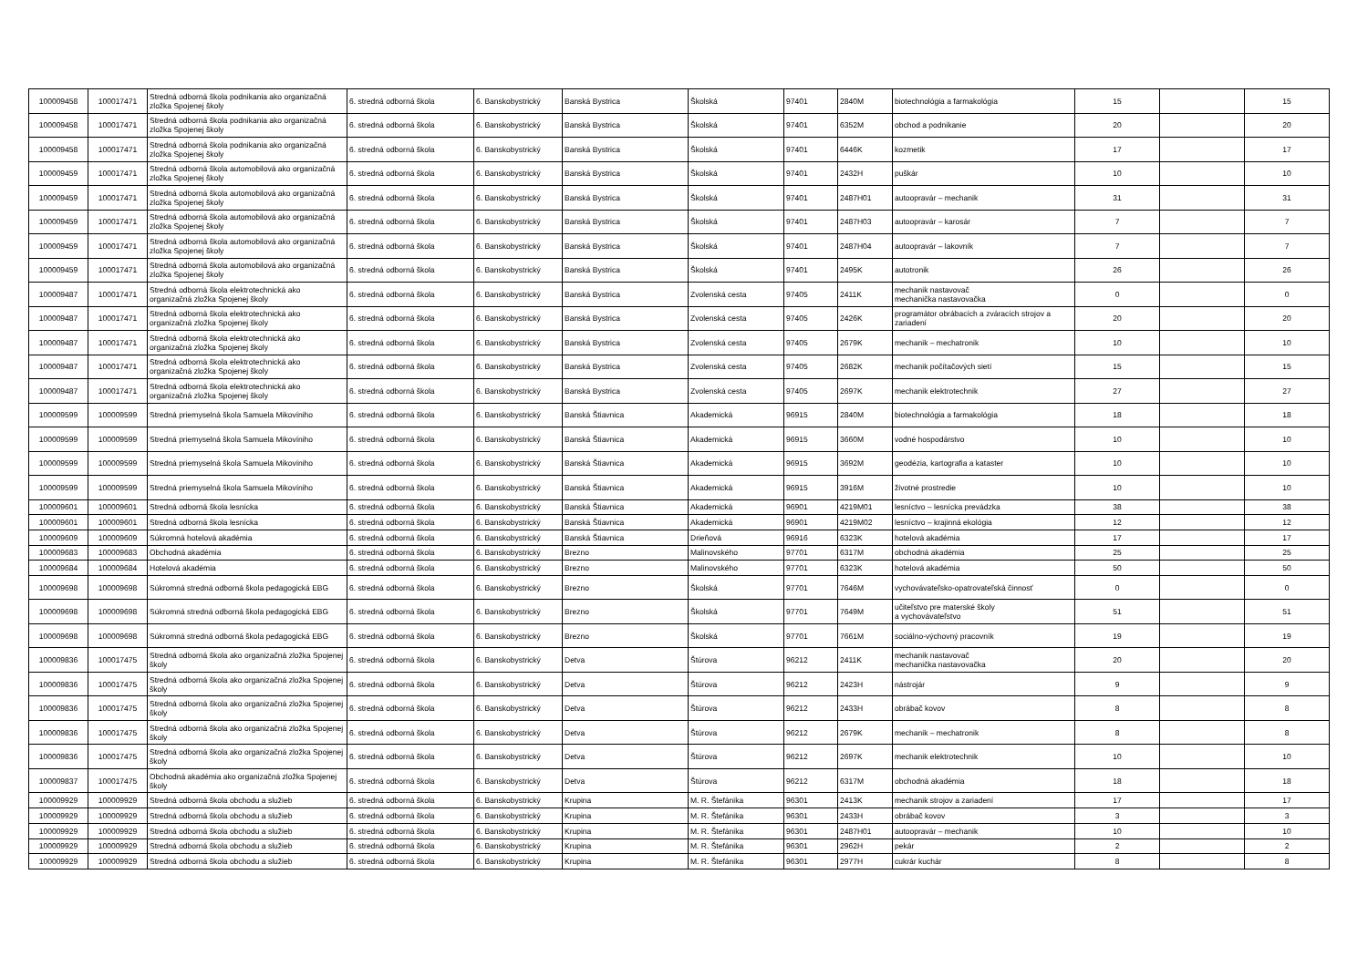| 100009458 | 100017471 | Stredná odborná škola podnikania ako organizačná zložka Spojenej školy | 6. stredná odborná škola | 6. Banskobystrický | Banská Bystrica | Školská | 97401 | 2840M | biotechnológia a farmakológia | 15 | | 15 |
| 100009458 | 100017471 | Stredná odborná škola podnikania ako organizačná zložka Spojenej školy | 6. stredná odborná škola | 6. Banskobystrický | Banská Bystrica | Školská | 97401 | 6352M | obchod a podnikanie | 20 | | 20 |
| 100009458 | 100017471 | Stredná odborná škola podnikania ako organizačná zložka Spojenej školy | 6. stredná odborná škola | 6. Banskobystrický | Banská Bystrica | Školská | 97401 | 6446K | kozmetik | 17 | | 17 |
| 100009459 | 100017471 | Stredná odborná škola automobilová ako organizačná zložka Spojenej školy | 6. stredná odborná škola | 6. Banskobystrický | Banská Bystrica | Školská | 97401 | 2432H | puškár | 10 | | 10 |
| 100009459 | 100017471 | Stredná odborná škola automobilová ako organizačná zložka Spojenej školy | 6. stredná odborná škola | 6. Banskobystrický | Banská Bystrica | Školská | 97401 | 2487H01 | autoopravár – mechanik | 31 | | 31 |
| 100009459 | 100017471 | Stredná odborná škola automobilová ako organizačná zložka Spojenej školy | 6. stredná odborná škola | 6. Banskobystrický | Banská Bystrica | Školská | 97401 | 2487H03 | autoopravár – karosár | 7 | | 7 |
| 100009459 | 100017471 | Stredná odborná škola automobilová ako organizačná zložka Spojenej školy | 6. stredná odborná škola | 6. Banskobystrický | Banská Bystrica | Školská | 97401 | 2487H04 | autoopravár – lakovník | 7 | | 7 |
| 100009459 | 100017471 | Stredná odborná škola automobilová ako organizačná zložka Spojenej školy | 6. stredná odborná škola | 6. Banskobystrický | Banská Bystrica | Školská | 97401 | 2495K | autotronik | 26 | | 26 |
| 100009487 | 100017471 | Stredná odborná škola elektrotechnická ako organizačná zložka Spojenej školy | 6. stredná odborná škola | 6. Banskobystrický | Banská Bystrica | Zvolenská cesta | 97405 | 2411K | mechanik nastavovač mechanička nastavovačka | 0 | | 0 |
| 100009487 | 100017471 | Stredná odborná škola elektrotechnická ako organizačná zložka Spojenej školy | 6. stredná odborná škola | 6. Banskobystrický | Banská Bystrica | Zvolenská cesta | 97405 | 2426K | programátor obrábacích a zváracích strojov a zariadení | 20 | | 20 |
| 100009487 | 100017471 | Stredná odborná škola elektrotechnická ako organizačná zložka Spojenej školy | 6. stredná odborná škola | 6. Banskobystrický | Banská Bystrica | Zvolenská cesta | 97405 | 2679K | mechanik – mechatronik | 10 | | 10 |
| 100009487 | 100017471 | Stredná odborná škola elektrotechnická ako organizačná zložka Spojenej školy | 6. stredná odborná škola | 6. Banskobystrický | Banská Bystrica | Zvolenská cesta | 97405 | 2682K | mechanik počítačových sietí | 15 | | 15 |
| 100009487 | 100017471 | Stredná odborná škola elektrotechnická ako organizačná zložka Spojenej školy | 6. stredná odborná škola | 6. Banskobystrický | Banská Bystrica | Zvolenská cesta | 97405 | 2697K | mechanik elektrotechnik | 27 | | 27 |
| 100009599 | 100009599 | Stredná priemyselná škola Samuela Mikovíniho | 6. stredná odborná škola | 6. Banskobystrický | Banská Štiavnica | Akademická | 96915 | 2840M | biotechnológia a farmakológia | 18 | | 18 |
| 100009599 | 100009599 | Stredná priemyselná škola Samuela Mikovíniho | 6. stredná odborná škola | 6. Banskobystrický | Banská Štiavnica | Akademická | 96915 | 3660M | vodné hospodárstvo | 10 | | 10 |
| 100009599 | 100009599 | Stredná priemyselná škola Samuela Mikovíniho | 6. stredná odborná škola | 6. Banskobystrický | Banská Štiavnica | Akademická | 96915 | 3692M | geodézia, kartografia a kataster | 10 | | 10 |
| 100009599 | 100009599 | Stredná priemyselná škola Samuela Mikovíniho | 6. stredná odborná škola | 6. Banskobystrický | Banská Štiavnica | Akademická | 96915 | 3916M | životné prostredie | 10 | | 10 |
| 100009601 | 100009601 | Stredná odborná škola lesnícka | 6. stredná odborná škola | 6. Banskobystrický | Banská Štiavnica | Akademická | 96901 | 4219M01 | lesníctvo – lesnícka prevádzka | 38 | | 38 |
| 100009601 | 100009601 | Stredná odborná škola lesnícka | 6. stredná odborná škola | 6. Banskobystrický | Banská Štiavnica | Akademická | 96901 | 4219M02 | lesníctvo – krajinná ekológia | 12 | | 12 |
| 100009609 | 100009609 | Súkromná hotelová akadémia | 6. stredná odborná škola | 6. Banskobystrický | Banská Štiavnica | Drieňová | 96916 | 6323K | hotelová akadémia | 17 | | 17 |
| 100009683 | 100009683 | Obchodná akadémia | 6. stredná odborná škola | 6. Banskobystrický | Brezno | Malinovského | 97701 | 6317M | obchodná akadémia | 25 | | 25 |
| 100009684 | 100009684 | Hotelová akadémia | 6. stredná odborná škola | 6. Banskobystrický | Brezno | Malinovského | 97701 | 6323K | hotelová akadémia | 50 | | 50 |
| 100009698 | 100009698 | Súkromná stredná odborná škola pedagogická EBG | 6. stredná odborná škola | 6. Banskobystrický | Brezno | Školská | 97701 | 7646M | vychovávateľsko-opatrovateľská činnosť | 0 | | 0 |
| 100009698 | 100009698 | Súkromná stredná odborná škola pedagogická EBG | 6. stredná odborná škola | 6. Banskobystrický | Brezno | Školská | 97701 | 7649M | učiteľstvo pre materské školy a vychovávateľstvo | 51 | | 51 |
| 100009698 | 100009698 | Súkromná stredná odborná škola pedagogická EBG | 6. stredná odborná škola | 6. Banskobystrický | Brezno | Školská | 97701 | 7661M | sociálno-výchovný pracovník | 19 | | 19 |
| 100009836 | 100017475 | Stredná odborná škola ako organizačná zložka Spojenej školy | 6. stredná odborná škola | 6. Banskobystrický | Detva | Štúrova | 96212 | 2411K | mechanik nastavovač mechanička nastavovačka | 20 | | 20 |
| 100009836 | 100017475 | Stredná odborná škola ako organizačná zložka Spojenej školy | 6. stredná odborná škola | 6. Banskobystrický | Detva | Štúrova | 96212 | 2423H | nástrojár | 9 | | 9 |
| 100009836 | 100017475 | Stredná odborná škola ako organizačná zložka Spojenej školy | 6. stredná odborná škola | 6. Banskobystrický | Detva | Štúrova | 96212 | 2433H | obrábač kovov | 8 | | 8 |
| 100009836 | 100017475 | Stredná odborná škola ako organizačná zložka Spojenej školy | 6. stredná odborná škola | 6. Banskobystrický | Detva | Štúrova | 96212 | 2679K | mechanik – mechatronik | 8 | | 8 |
| 100009836 | 100017475 | Stredná odborná škola ako organizačná zložka Spojenej školy | 6. stredná odborná škola | 6. Banskobystrický | Detva | Štúrova | 96212 | 2697K | mechanik elektrotechnik | 10 | | 10 |
| 100009837 | 100017475 | Obchodná akadémia ako organizačná zložka Spojenej školy | 6. stredná odborná škola | 6. Banskobystrický | Detva | Štúrova | 96212 | 6317M | obchodná akadémia | 18 | | 18 |
| 100009929 | 100009929 | Stredná odborná škola obchodu a služieb | 6. stredná odborná škola | 6. Banskobystrický | Krupina | M. R. Štefánika | 96301 | 2413K | mechanik strojov a zariadení | 17 | | 17 |
| 100009929 | 100009929 | Stredná odborná škola obchodu a služieb | 6. stredná odborná škola | 6. Banskobystrický | Krupina | M. R. Štefánika | 96301 | 2433H | obrábač kovov | 3 | | 3 |
| 100009929 | 100009929 | Stredná odborná škola obchodu a služieb | 6. stredná odborná škola | 6. Banskobystrický | Krupina | M. R. Štefánika | 96301 | 2487H01 | autoopravár – mechanik | 10 | | 10 |
| 100009929 | 100009929 | Stredná odborná škola obchodu a služieb | 6. stredná odborná škola | 6. Banskobystrický | Krupina | M. R. Štefánika | 96301 | 2962H | pekár | 2 | | 2 |
| 100009929 | 100009929 | Stredná odborná škola obchodu a služieb | 6. stredná odborná škola | 6. Banskobystrický | Krupina | M. R. Štefánika | 96301 | 2977H | cukrár kuchár | 8 | | 8 |